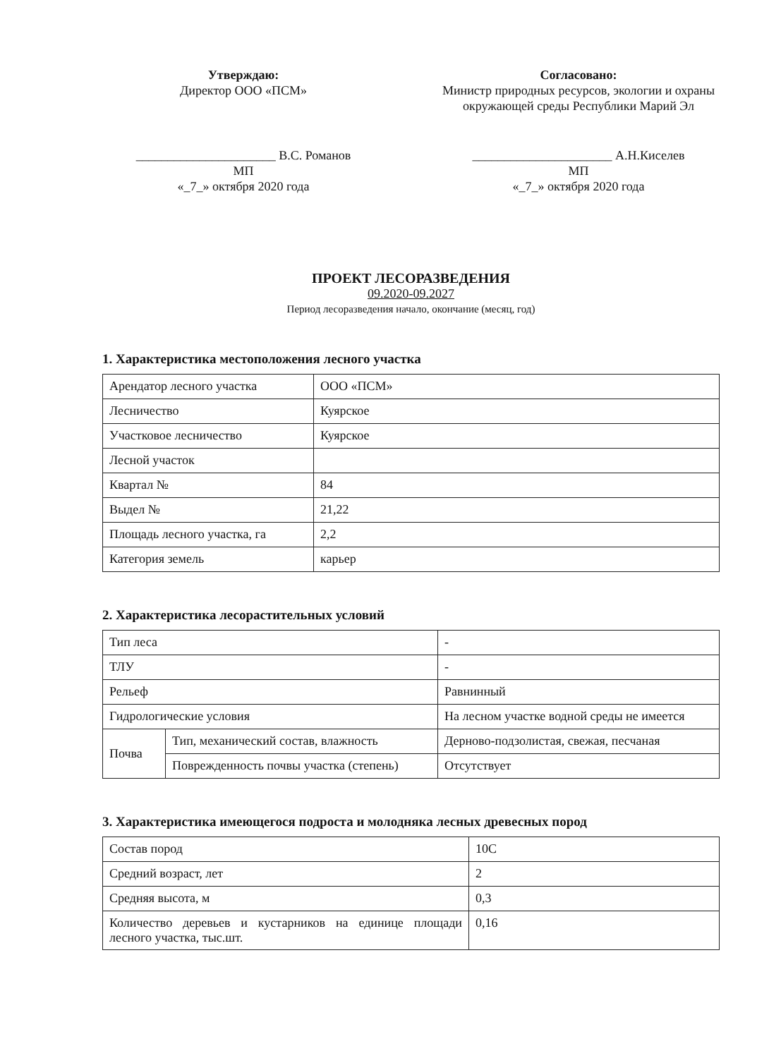Утверждаю:
Директор ООО «ПСМ»
______________________ В.С. Романов
МП
«_7_» октября 2020 года
Согласовано:
Министр природных ресурсов, экологии и охраны окружающей среды Республики Марий Эл
______________________ А.Н.Киселев
МП
«_7_» октября 2020 года
ПРОЕКТ ЛЕСОРАЗВЕДЕНИЯ
09.2020-09.2027
Период лесоразведения начало, окончание (месяц, год)
1. Характеристика местоположения лесного участка
| Арендатор лесного участка | ООО «ПСМ» |
| Лесничество | Куярское |
| Участковое лесничество | Куярское |
| Лесной участок | |
| Квартал № | 84 |
| Выдел № | 21,22 |
| Площадь лесного участка, га | 2,2 |
| Категория земель | карьер |
2. Характеристика лесорастительных условий
| Тип леса | | - |
| ТЛУ | | - |
| Рельеф | | Равнинный |
| Гидрологические условия | | На лесном участке водной среды не имеется |
| Почва | Тип, механический состав, влажность | Дерново-подзолистая, свежая, песчаная |
| | Поврежденность почвы участка (степень) | Отсутствует |
3. Характеристика имеющегося подроста и молодняка лесных древесных пород
| Состав пород | 10С |
| Средний возраст, лет | 2 |
| Средняя высота, м | 0,3 |
| Количество деревьев и кустарников на единице площади лесного участка, тыс.шт. | 0,16 |